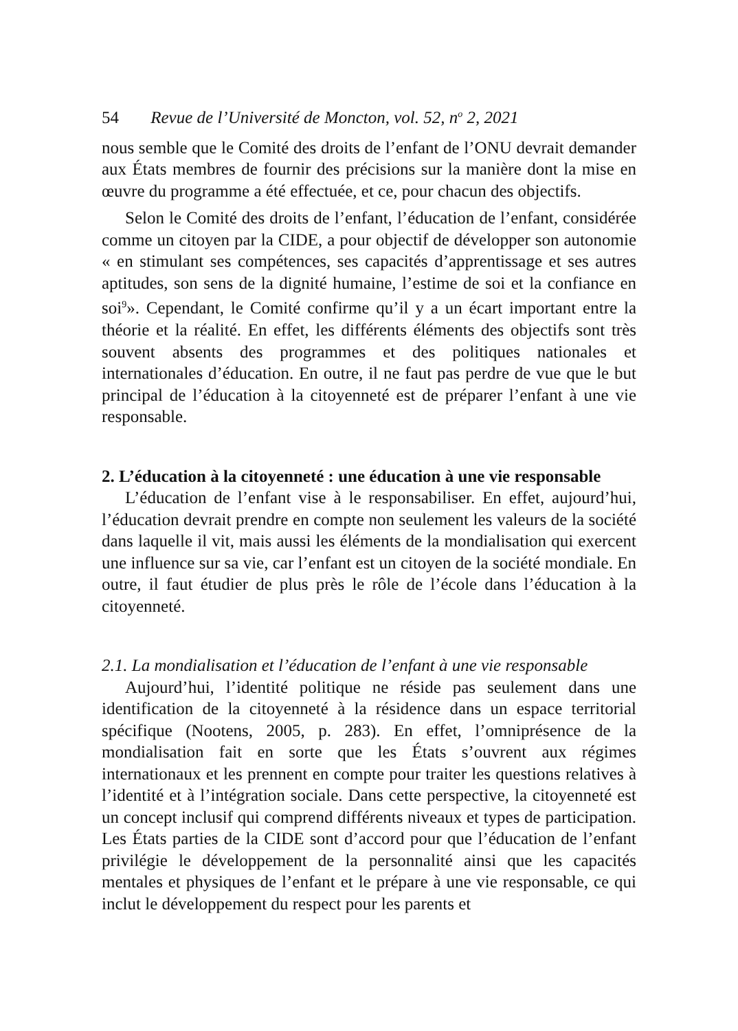54 Revue de l’Université de Moncton, vol. 52, n<sup>o</sup> 2, 2021
nous semble que le Comité des droits de l’enfant de l’ONU devrait demander aux États membres de fournir des précisions sur la manière dont la mise en œuvre du programme a été effectuée, et ce, pour chacun des objectifs.
Selon le Comité des droits de l’enfant, l’éducation de l’enfant, considérée comme un citoyen par la CIDE, a pour objectif de développer son autonomie « en stimulant ses compétences, ses capacités d’apprentissage et ses autres aptitudes, son sens de la dignité humaine, l’estime de soi et la confiance en soi<sup>9</sup>». Cependant, le Comité confirme qu’il y a un écart important entre la théorie et la réalité. En effet, les différents éléments des objectifs sont très souvent absents des programmes et des politiques nationales et internationales d’éducation. En outre, il ne faut pas perdre de vue que le but principal de l’éducation à la citoyenneté est de préparer l’enfant à une vie responsable.
2. L’éducation à la citoyenneté : une éducation à une vie responsable
L’éducation de l’enfant vise à le responsabiliser. En effet, aujourd’hui, l’éducation devrait prendre en compte non seulement les valeurs de la société dans laquelle il vit, mais aussi les éléments de la mondialisation qui exercent une influence sur sa vie, car l’enfant est un citoyen de la société mondiale. En outre, il faut étudier de plus près le rôle de l’école dans l’éducation à la citoyenneté.
2.1. La mondialisation et l’éducation de l’enfant à une vie responsable
Aujourd’hui, l’identité politique ne réside pas seulement dans une identification de la citoyenneté à la résidence dans un espace territorial spécifique (Nootens, 2005, p. 283). En effet, l’omniprésence de la mondialisation fait en sorte que les États s’ouvrent aux régimes internationaux et les prennent en compte pour traiter les questions relatives à l’identité et à l’intégration sociale. Dans cette perspective, la citoyenneté est un concept inclusif qui comprend différents niveaux et types de participation. Les États parties de la CIDE sont d’accord pour que l’éducation de l’enfant privilégie le développement de la personnalité ainsi que les capacités mentales et physiques de l’enfant et le prépare à une vie responsable, ce qui inclut le développement du respect pour les parents et